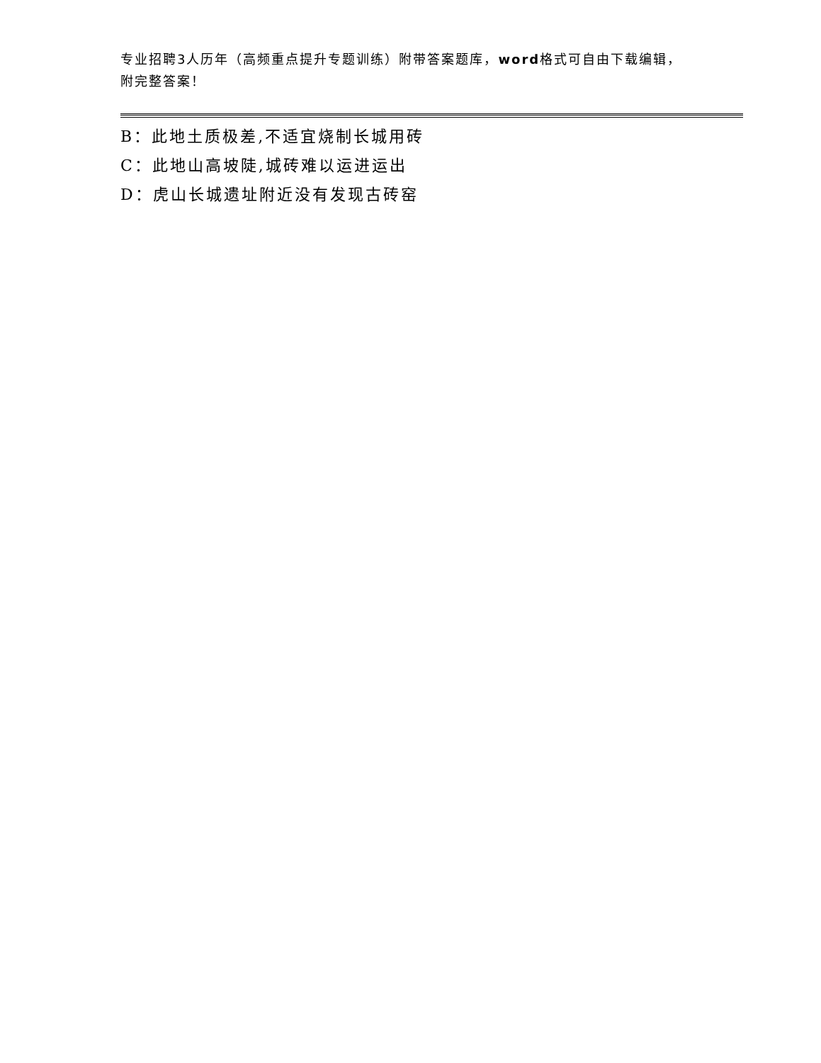专业招聘3人历年（高频重点提升专题训练）附带答案题库，word格式可自由下载编辑，附完整答案！
B：此地土质极差,不适宜烧制长城用砖
C：此地山高坡陡,城砖难以运进运出
D：虎山长城遗址附近没有发现古砖窑